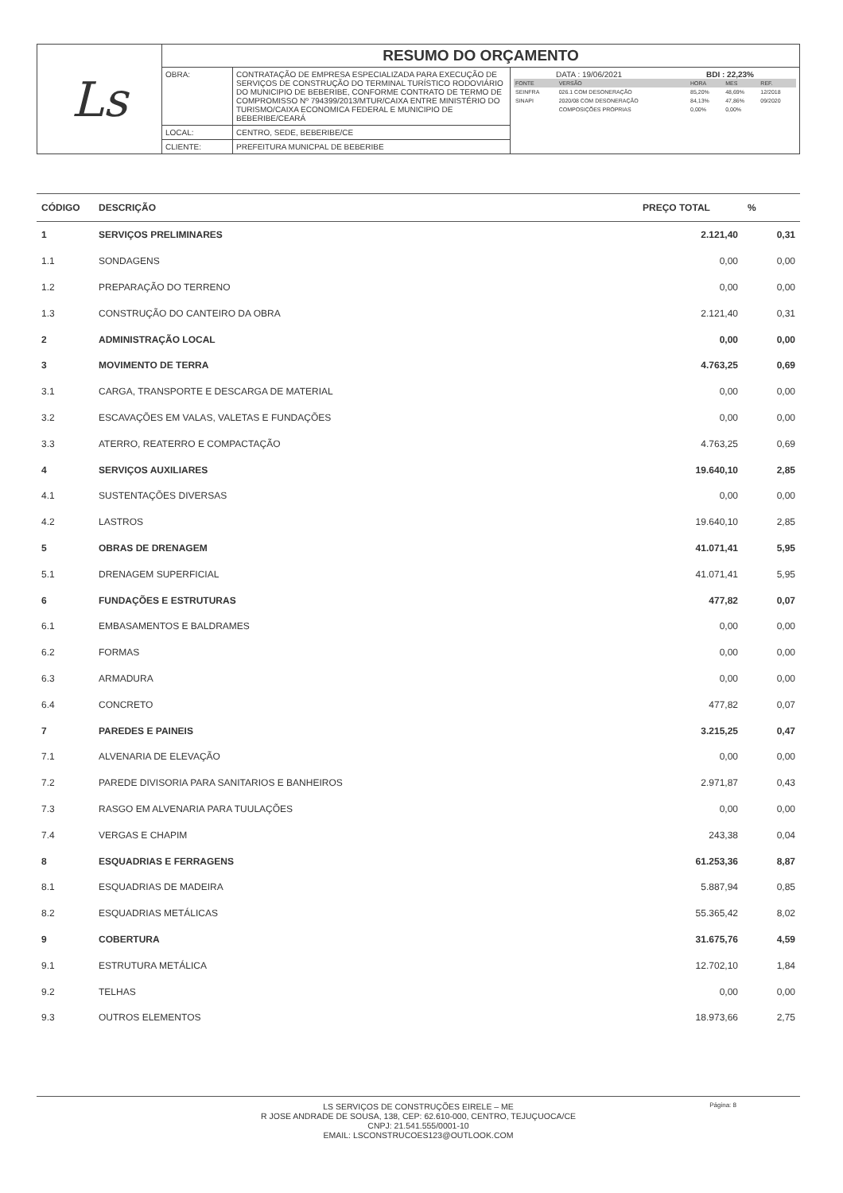| Ls | RESUMO DO ORÇAMENTO | | |
| | OBRA: | CONTRATAÇÃO DE EMPRESA ESPECIALIZADA PARA EXECUÇÃO DE SERVIÇOS DE CONSTRUÇÃO DO TERMINAL TURÍSTICO RODOVIÁRIO DO MUNICIPIO DE BEBERIBE, CONFORME CONTRATO DE TERMO DE COMPROMISSO Nº 794399/2013/MTUR/CAIXA ENTRE MINISTÉRIO DO TURISMO/CAIXA ECONOMICA FEDERAL E MUNICIPIO DE BEBERIBE/CEARÁ | DATA : 19/06/2021 BDI : 22,23% / FONTE / VERSÃO / HORA / MES / REF. / / SEINFRA / 026.1 COM DESONERAÇÃO / 85,20% / 48,69% / 12/2018 / / SINAPI / 2020/08 COM DESONERAÇÃO / 84,13% / 47,86% / 09/2020 / / / COMPOSIÇÕES PRÓPRIAS / 0,00% / 0,00% / / |
| | LOCAL: | CENTRO, SEDE, BEBERIBE/CE | |
| | CLIENTE: | PREFEITURA MUNICPAL DE BEBERIBE | |
| CÓDIGO | DESCRIÇÃO | PREÇO TOTAL | % |
| --- | --- | --- | --- |
| 1 | SERVIÇOS PRELIMINARES | 2.121,40 | 0,31 |
| 1.1 | SONDAGENS | 0,00 | 0,00 |
| 1.2 | PREPARAÇÃO DO TERRENO | 0,00 | 0,00 |
| 1.3 | CONSTRUÇÃO DO CANTEIRO DA OBRA | 2.121,40 | 0,31 |
| 2 | ADMINISTRAÇÃO LOCAL | 0,00 | 0,00 |
| 3 | MOVIMENTO DE TERRA | 4.763,25 | 0,69 |
| 3.1 | CARGA, TRANSPORTE E DESCARGA DE MATERIAL | 0,00 | 0,00 |
| 3.2 | ESCAVAÇÕES EM VALAS, VALETAS E FUNDAÇÕES | 0,00 | 0,00 |
| 3.3 | ATERRO, REATERRO E COMPACTAÇÃO | 4.763,25 | 0,69 |
| 4 | SERVIÇOS AUXILIARES | 19.640,10 | 2,85 |
| 4.1 | SUSTENTAÇÕES DIVERSAS | 0,00 | 0,00 |
| 4.2 | LASTROS | 19.640,10 | 2,85 |
| 5 | OBRAS DE DRENAGEM | 41.071,41 | 5,95 |
| 5.1 | DRENAGEM SUPERFICIAL | 41.071,41 | 5,95 |
| 6 | FUNDAÇÕES E ESTRUTURAS | 477,82 | 0,07 |
| 6.1 | EMBASAMENTOS E BALDRAMES | 0,00 | 0,00 |
| 6.2 | FORMAS | 0,00 | 0,00 |
| 6.3 | ARMADURA | 0,00 | 0,00 |
| 6.4 | CONCRETO | 477,82 | 0,07 |
| 7 | PAREDES E PAINEIS | 3.215,25 | 0,47 |
| 7.1 | ALVENARIA DE ELEVAÇÃO | 0,00 | 0,00 |
| 7.2 | PAREDE DIVISORIA PARA SANITARIOS E BANHEIROS | 2.971,87 | 0,43 |
| 7.3 | RASGO EM ALVENARIA PARA TUULAÇÕES | 0,00 | 0,00 |
| 7.4 | VERGAS E CHAPIM | 243,38 | 0,04 |
| 8 | ESQUADRIAS E FERRAGENS | 61.253,36 | 8,87 |
| 8.1 | ESQUADRIAS DE MADEIRA | 5.887,94 | 0,85 |
| 8.2 | ESQUADRIAS METÁLICAS | 55.365,42 | 8,02 |
| 9 | COBERTURA | 31.675,76 | 4,59 |
| 9.1 | ESTRUTURA METÁLICA | 12.702,10 | 1,84 |
| 9.2 | TELHAS | 0,00 | 0,00 |
| 9.3 | OUTROS ELEMENTOS | 18.973,66 | 2,75 |
Página: 8
LS SERVIÇOS DE CONSTRUÇÕES EIRELE – ME
R JOSE ANDRADE DE SOUSA, 138, CEP: 62.610-000, CENTRO, TEJUÇUOCA/CE
CNPJ: 21.541.555/0001-10
EMAIL: LSCONSTRUCOES123@OUTLOOK.COM